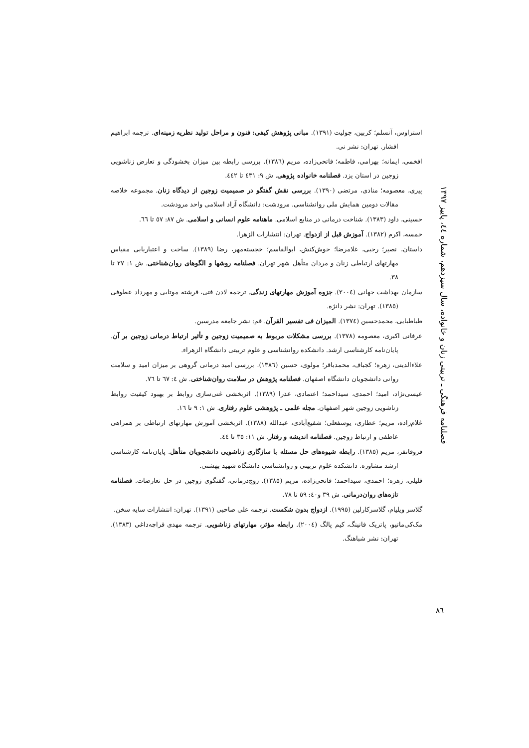فصلنامه فرهنگی ـ تربیتی زنان و خانواده، سال سیزدهم، شماره ٤٤، پاییز ١٣٩٧
استراوس، آنسلم؛ کربین، جولیت (١٣٩١). مبانی پژوهش کیفی: فنون و مراحل تولید نظریه زمینه‌ای. ترجمه ابراهیم افشار. تهران: نشر نی.
افخمی، ایمانه؛ بهرامی، فاطمه؛ فاتحی‌زاده، مریم (١٣٨٦). بررسی رابطه بین میزان بخشودگی و تعارض زناشویی زوجین در استان یزد. فصلنامه خانواده پژوهی. ش ٩: ٤٣١ تا ٤٤٢.
پیری، معصومه؛ منادی، مرتضی (١٣٩٠). بررسی نقش گفتگو در صمیمیت زوجین از دیدگاه زنان. مجموعه خلاصه مقالات دومین همایش ملی روانشناسی. مرودشت: دانشگاه آزاد اسلامی واحد مرودشت.
حسینی، داود (١٣٨٣). شناخت درمانی در منابع اسلامی. ماهنامه علوم انسانی و اسلامی. ش ٨٧: ٥٧ تا ٦٦.
خمسه، اکرم (١٣٨٢). آموزش قبل از ازدواج. تهران: انتشارات الزهرا.
داستان، نصیر؛ رجبی، غلامرضا؛ خوش‌کنش، ابوالقاسم؛ خجسته‌مهر، رضا (١٣٨٩). ساخت و اعتباریابی مقیاس مهارتهای ارتباطی زنان و مردان متأهل شهر تهران. فصلنامه روشها و الگوهای روان‌شناختی. ش ١: ٢٧ تا ٣٨.
سازمان بهداشت جهانی (٢٠٠٤). جزوه آموزش مهارتهای زندگی. ترجمه لادن فتی، فرشته موتابی و مهرداد عطوفی (١٣٨٥). تهران: نشر دانژه.
طباطبایی، محمدحسین (١٣٧٤). المیزان فی تفسیر القرآن. قم: نشر جامعه مدرسین.
عرفانی اکبری، معصومه (١٣٧٨). بررسی مشکلات مربوط به صمیمیت زوجین و تأثیر ارتباط درمانی زوجین بر آن. پایان‌نامه کارشناسی ارشد. دانشکده روانشناسی و علوم تربیتی دانشگاه الزهراء.
علاءالدینی، زهره؛ کجباف، محمدباقر؛ مولوی، حسین (١٣٨٦). بررسی امید درمانی گروهی بر میزان امید و سلامت روانی دانشجویان دانشگاه اصفهان. فصلنامه پژوهش در سلامت روان‌شناختی. ش ٤: ٦٧ تا ٧٦.
عیسی‌نژاد، امید؛ احمدی، سیداحمد؛ اعتمادی، عذرا (١٣٨٩). اثربخشی غنی‌سازی روابط بر بهبود کیفیت روابط زناشویی زوجین شهر اصفهان. مجله علمی ـ پژوهشی علوم رفتاری. ش ١: ٩ تا ١٦.
غلام‌زاده، مریم؛ عطاری، یوسفعلی؛ شفیع‌آبادی، عبدالله (١٣٨٨). اثربخشی آموزش مهارتهای ارتباطی بر همراهی عاطفی و ارتباط زوجین. فصلنامه اندیشه و رفتار. ش ١١: ٣٥ تا ٤٤.
فروقانفر، مریم (١٣٨٥). رابطه شیوه‌های حل مسئله با سازگاری زناشویی دانشجویان متأهل. پایان‌نامه کارشناسی ارشد مشاوره. دانشکده علوم تربیتی و روانشناسی دانشگاه شهید بهشتی.
قلیلی، زهره؛ احمدی، سیداحمد؛ فاتحی‌زاده، مریم (١٣٨٥). زوج‌درمانی، گفتگوی زوجین در حل تعارضات. فصلنامه تازه‌های روان‌درمانی. ش ٣٩ و٤٠: ٥٩ تا ٧٨.
گلاسر ویلیام، گلاسرکارلین (١٩٩٥). ازدواج بدون شکست. ترجمه علی صاحبی (١٣٩١). تهران: انتشارات سایه سخن.
مک‌کی‌ماتیو، پاتریک فانینگ، کیم پالگ (٢٠٠٤). رابطه مؤثر، مهارتهای زناشویی. ترجمه مهدی قراچه‌داغی (١٣٨٣). تهران: نشر شباهنگ.
٨٦